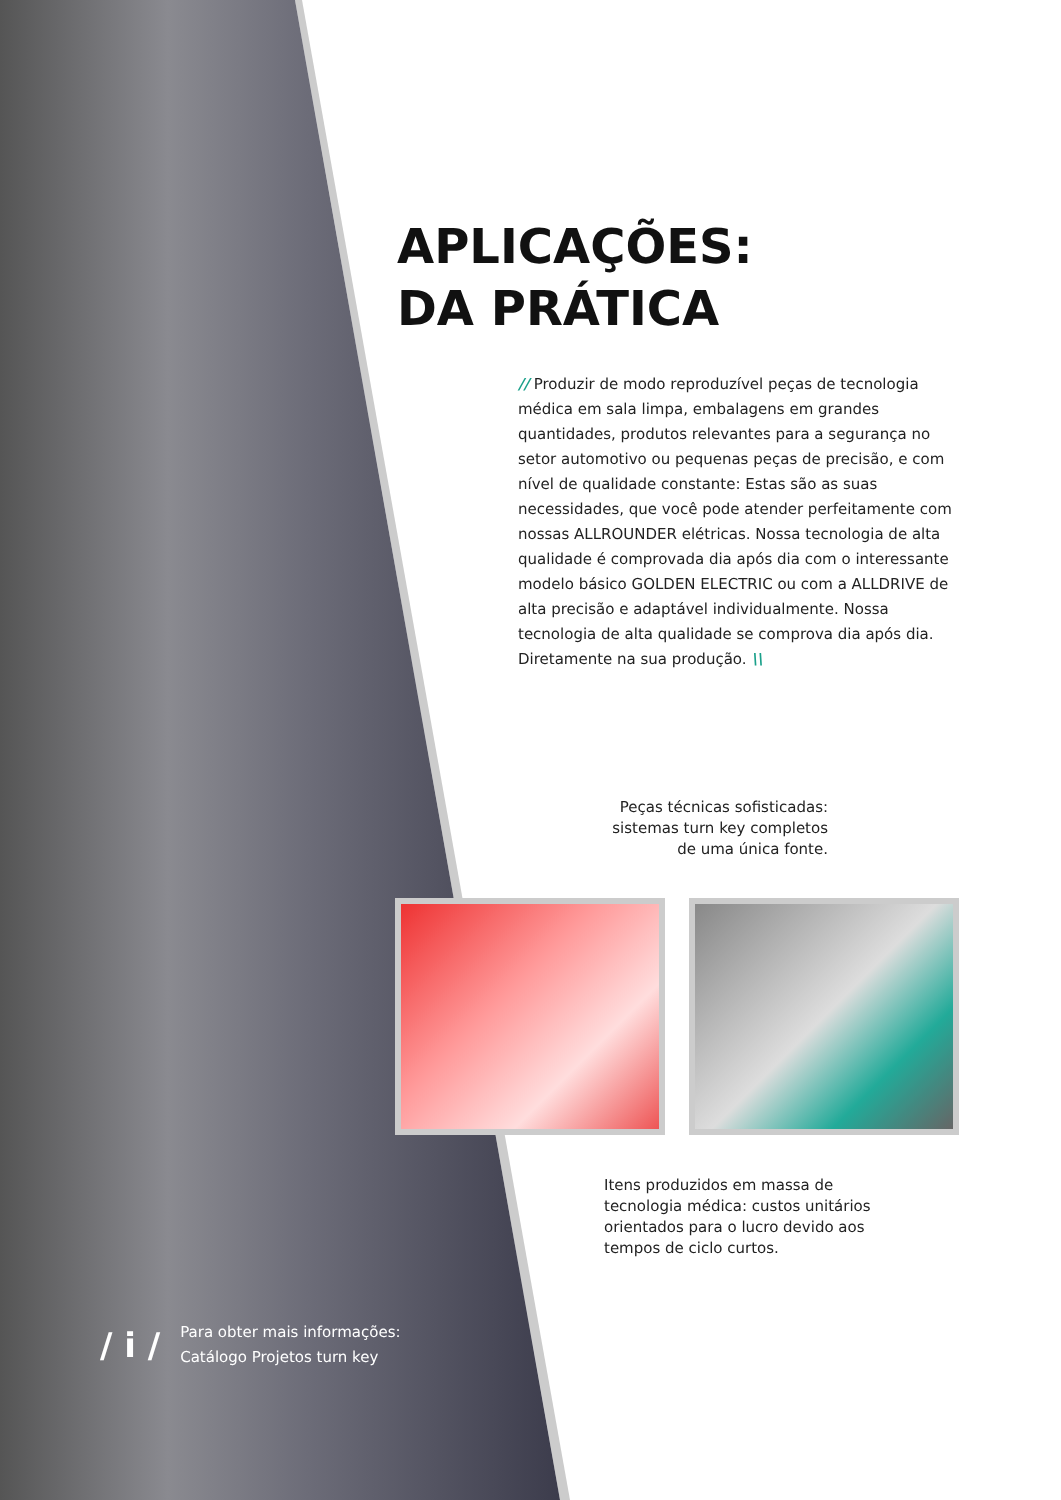APLICAÇÕES:
DA PRÁTICA
// Produzir de modo reproduzível peças de tecnologia médica em sala limpa, embalagens em grandes quantidades, produtos relevantes para a segurança no setor automotivo ou pequenas peças de precisão, e com nível de qualidade constante: Estas são as suas necessidades, que você pode atender perfeitamente com nossas ALLROUNDER elétricas. Nossa tecnologia de alta qualidade é comprovada dia após dia com o interessante modelo básico GOLDEN ELECTRIC ou com a ALLDRIVE de alta precisão e adaptável individualmente. Nossa tecnologia de alta qualidade se comprova dia após dia. Diretamente na sua produção. \\
Peças técnicas sofisticadas: sistemas turn key completos de uma única fonte.
Itens produzidos em massa de tecnologia médica: custos unitários orientados para o lucro devido aos tempos de ciclo curtos.
/ i /
Para obter mais informações:
Catálogo Projetos turn key